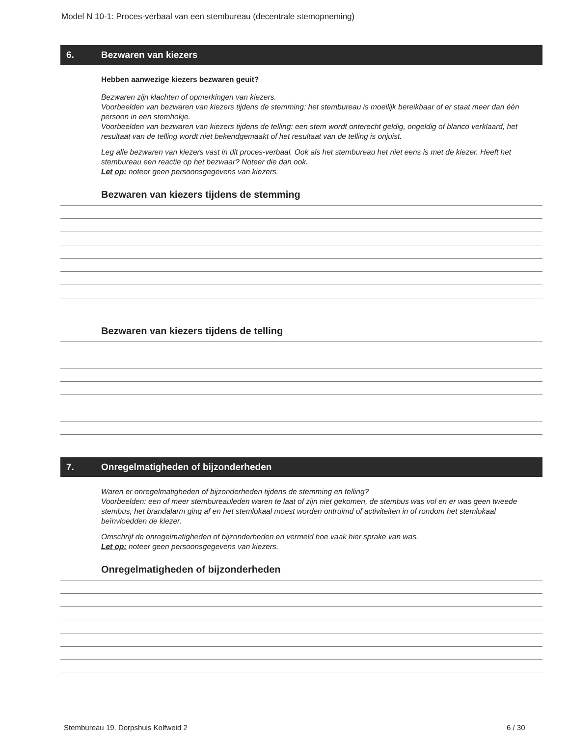Model N 10-1: Proces-verbaal van een stembureau (decentrale stemopneming)
6. Bezwaren van kiezers
Hebben aanwezige kiezers bezwaren geuit?
Bezwaren zijn klachten of opmerkingen van kiezers.
Voorbeelden van bezwaren van kiezers tijdens de stemming: het stembureau is moeilijk bereikbaar of er staat meer dan één persoon in een stemhokje.
Voorbeelden van bezwaren van kiezers tijdens de telling: een stem wordt onterecht geldig, ongeldig of blanco verklaard, het resultaat van de telling wordt niet bekendgemaakt of het resultaat van de telling is onjuist.
Leg alle bezwaren van kiezers vast in dit proces-verbaal. Ook als het stembureau het niet eens is met de kiezer. Heeft het stembureau een reactie op het bezwaar? Noteer die dan ook.
Let op: noteer geen persoonsgegevens van kiezers.
Bezwaren van kiezers tijdens de stemming
Bezwaren van kiezers tijdens de telling
7. Onregelmatigheden of bijzonderheden
Waren er onregelmatigheden of bijzonderheden tijdens de stemming en telling?
Voorbeelden: een of meer stembureauleden waren te laat of zijn niet gekomen, de stembus was vol en er was geen tweede stembus, het brandalarm ging af en het stemlokaal moest worden ontruimd of activiteiten in of rondom het stemlokaal beïnvloedden de kiezer.
Omschrijf de onregelmatigheden of bijzonderheden en vermeld hoe vaak hier sprake van was.
Let op: noteer geen persoonsgegevens van kiezers.
Onregelmatigheden of bijzonderheden
Stembureau 19. Dorpshuis Kolfweid 2
6 / 30